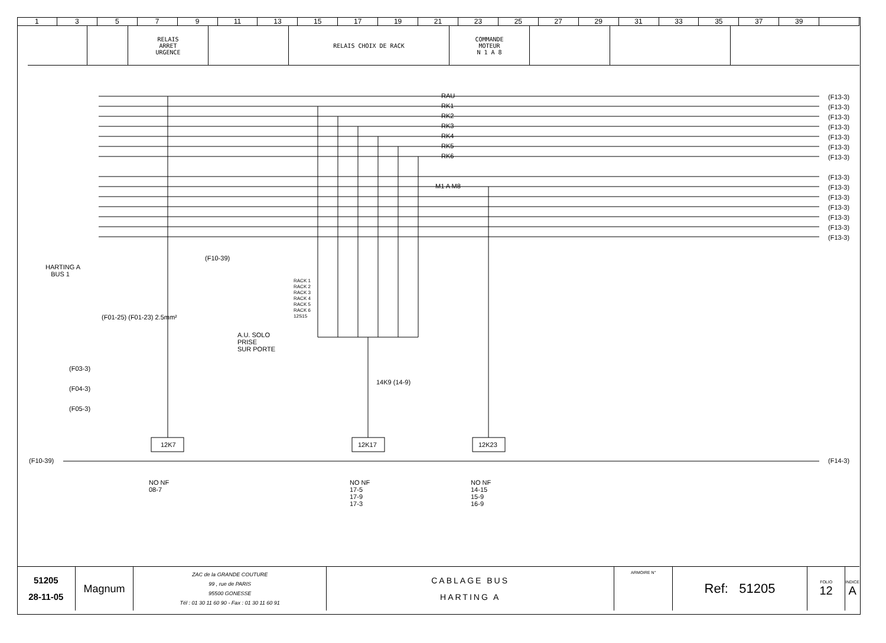13579 11 13 15 17 19 21 23 25 27 29 31 33 35 37 39
RELAIS
ARRET
URGENCE
RELAIS CHOIX DE RACK COMMANDE
MOTEUR
N 1 A 8
HARTING A
BUS 1
RAU
RK1
RK2
RK3
RK4
RK5
RK6
M1 A M8
(F13-3)
(F13-3)
(F13-3)
(F13-3)
(F13-3)
(F13-3)
(F13-3)
(F13-3)
(F13-3)
(F13-3)
(F13-3)
(F13-3)
(F13-3)
(F13-3)
RACK 1
RACK 2
RACK 3
RACK 4
RACK 5
RACK 6
12S15
A.U. SOLO
PRISE
SUR PORTE
14K9 (14-9)
12K7 12K17 12K23
(F03-3)
(F04-3)
(F05-3)
(F10-39) (F14-3)
(F01-25) (F01-23) 2.5mm²
(F10-39)
NO NF
08-7
NO NF
17-5
17-9
17-3
NO NF
14-15
15-9
16-9
51205
28-11-05
Magnum
ZAC de la GRANDE COUTURE
99 , rue de PARIS
95500 GONESSE
Tél : 01 30 11 60 90 - Fax : 01 30 11 60 91
CABLAGE BUS
HARTING A
ARMOIRE N°
Ref: 51205
FOLIO
12
INDICE
A